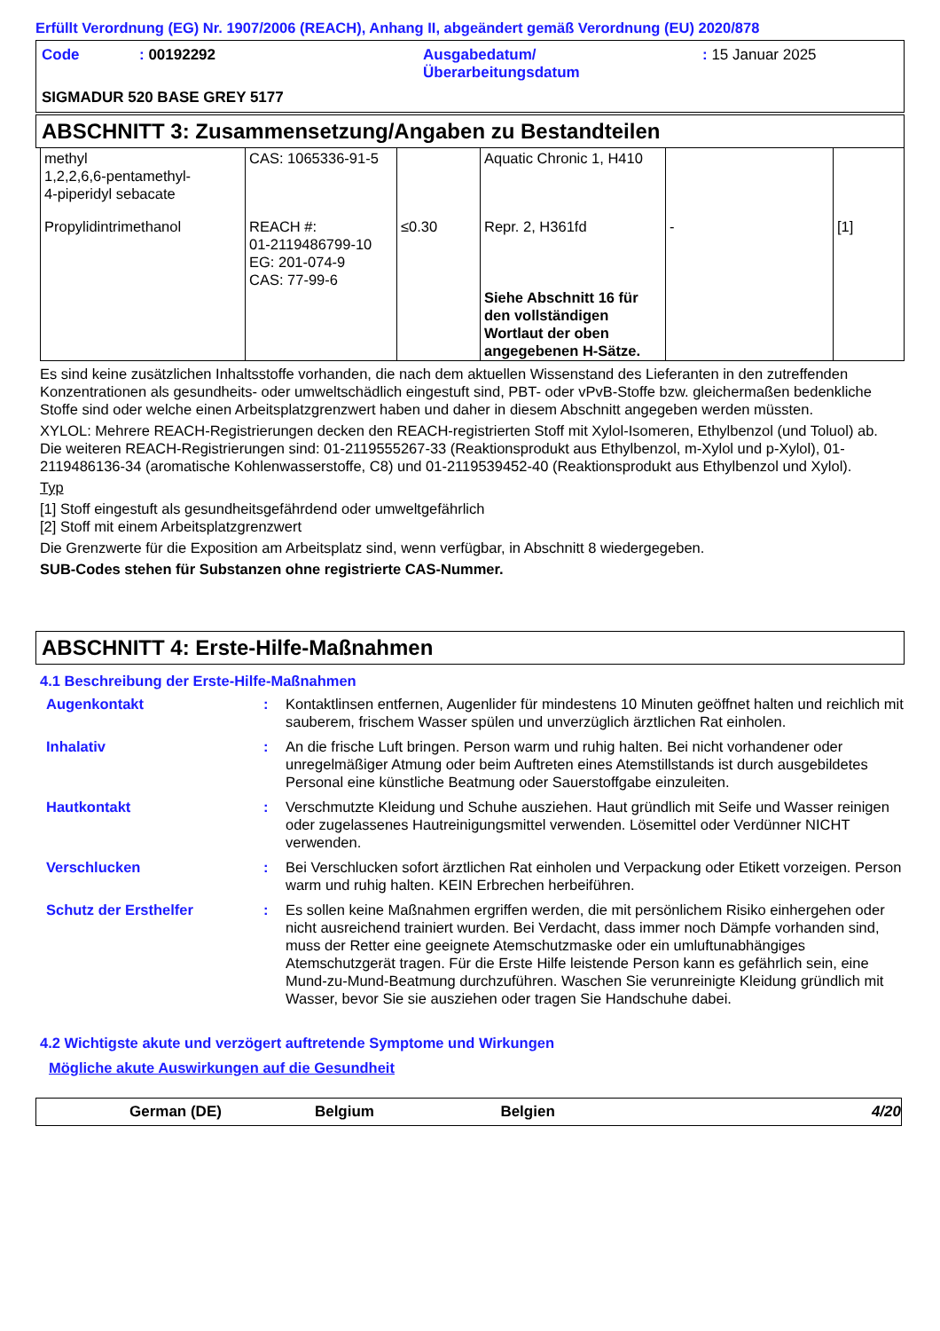Erfüllt Verordnung (EG) Nr. 1907/2006 (REACH), Anhang II, abgeändert gemäß Verordnung (EU) 2020/878
| Code | : 00192292 | Ausgabedatum/ Überarbeitungsdatum | : 15 Januar 2025 |
| SIGMADUR 520 BASE GREY 5177 | | | |
ABSCHNITT 3: Zusammensetzung/Angaben zu Bestandteilen
| methyl 1,2,2,6,6-pentamethyl- 4-piperidyl sebacate | CAS: 1065336-91-5 | | Aquatic Chronic 1, H410 | | |
| Propylidintrimethanol | REACH #: 01-2119486799-10 EG: 201-074-9 CAS: 77-99-6 | ≤0.30 | Repr. 2, H361fd Siehe Abschnitt 16 für den vollständigen Wortlaut der oben angegebenen H-Sätze. | - | [1] |
Es sind keine zusätzlichen Inhaltsstoffe vorhanden, die nach dem aktuellen Wissenstand des Lieferanten in den zutreffenden Konzentrationen als gesundheits- oder umweltschädlich eingestuft sind, PBT- oder vPvB-Stoffe bzw. gleichermaßen bedenkliche Stoffe sind oder welche einen Arbeitsplatzgrenzwert haben und daher in diesem Abschnitt angegeben werden müssten.
XYLOL: Mehrere REACH-Registrierungen decken den REACH-registrierten Stoff mit Xylol-Isomeren, Ethylbenzol (und Toluol) ab. Die weiteren REACH-Registrierungen sind: 01-2119555267-33 (Reaktionsprodukt aus Ethylbenzol, m-Xylol und p-Xylol), 01-2119486136-34 (aromatische Kohlenwasserstoffe, C8) und 01-2119539452-40 (Reaktionsprodukt aus Ethylbenzol und Xylol).
Typ
[1] Stoff eingestuft als gesundheitsgefährdend oder umweltgefährlich
[2] Stoff mit einem Arbeitsplatzgrenzwert
Die Grenzwerte für die Exposition am Arbeitsplatz sind, wenn verfügbar, in Abschnitt 8 wiedergegeben.
SUB-Codes stehen für Substanzen ohne registrierte CAS-Nummer.
ABSCHNITT 4: Erste-Hilfe-Maßnahmen
4.1 Beschreibung der Erste-Hilfe-Maßnahmen
| Augenkontakt | : | Kontaktlinsen entfernen, Augenlider für mindestens 10 Minuten geöffnet halten und reichlich mit sauberem, frischem Wasser spülen und unverzüglich ärztlichen Rat einholen. |
| Inhalativ | : | An die frische Luft bringen. Person warm und ruhig halten. Bei nicht vorhandener oder unregelmäßiger Atmung oder beim Auftreten eines Atemstillstands ist durch ausgebildetes Personal eine künstliche Beatmung oder Sauerstoffgabe einzuleiten. |
| Hautkontakt | : | Verschmutzte Kleidung und Schuhe ausziehen. Haut gründlich mit Seife und Wasser reinigen oder zugelassenes Hautreinigungsmittel verwenden. Lösemittel oder Verdünner NICHT verwenden. |
| Verschlucken | : | Bei Verschlucken sofort ärztlichen Rat einholen und Verpackung oder Etikett vorzeigen. Person warm und ruhig halten. KEIN Erbrechen herbeiführen. |
| Schutz der Ersthelfer | : | Es sollen keine Maßnahmen ergriffen werden, die mit persönlichem Risiko einhergehen oder nicht ausreichend trainiert wurden. Bei Verdacht, dass immer noch Dämpfe vorhanden sind, muss der Retter eine geeignete Atemschutzmaske oder ein umluftunabhängiges Atemschutzgerät tragen. Für die Erste Hilfe leistende Person kann es gefährlich sein, eine Mund-zu-Mund-Beatmung durchzuführen. Waschen Sie verunreinigte Kleidung gründlich mit Wasser, bevor Sie sie ausziehen oder tragen Sie Handschuhe dabei. |
4.2 Wichtigste akute und verzögert auftretende Symptome und Wirkungen
Mögliche akute Auswirkungen auf die Gesundheit
German (DE) Belgium Belgien 4/20